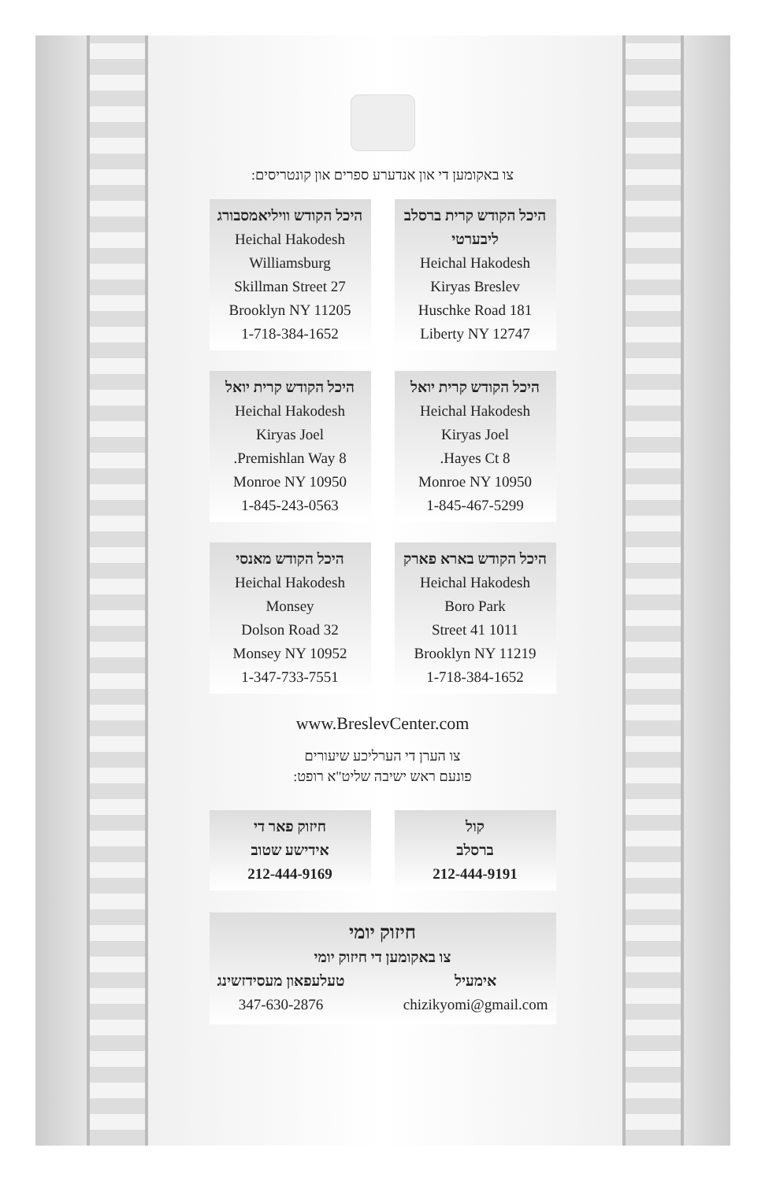צו באקומען די און אנדערע ספרים און קונטריסים:
היכל הקודש קרית ברסלב ליבערטי
Heichal Hakodesh
Kiryas Breslev
181 Huschke Road
Liberty NY 12747
היכל הקודש וויליאמסבורג
Heichal Hakodesh
Williamsburg
27 Skillman Street
Brooklyn NY 11205
1-718-384-1652
היכל הקודש קרית יואל
Heichal Hakodesh
Kiryas Joel
8 Hayes Ct.
Monroe NY 10950
1-845-467-5299
היכל הקודש קרית יואל
Heichal Hakodesh
Kiryas Joel
8 Premishlan Way.
Monroe NY 10950
1-845-243-0563
היכל הקודש בארא פארק
Heichal Hakodesh
Boro Park
1011 41 Street
Brooklyn NY 11219
1-718-384-1652
היכל הקודש מאנסי
Heichal Hakodesh
Monsey
32 Dolson Road
Monsey NY 10952
1-347-733-7551
www.BreslevCenter.com
צו הערן די הערליכע שיעורים
פונעם ראש ישיבה שליט"א רופט:
קול
ברסלב
212-444-9191
חיזוק פאר די
אידישע שטוב
212-444-9169
חיזוק יומי
צו באקומען די חיזוק יומי
אימעיל
chizikyomi@gmail.com
טעלעפאון מעסידזשינג
347-630-2876